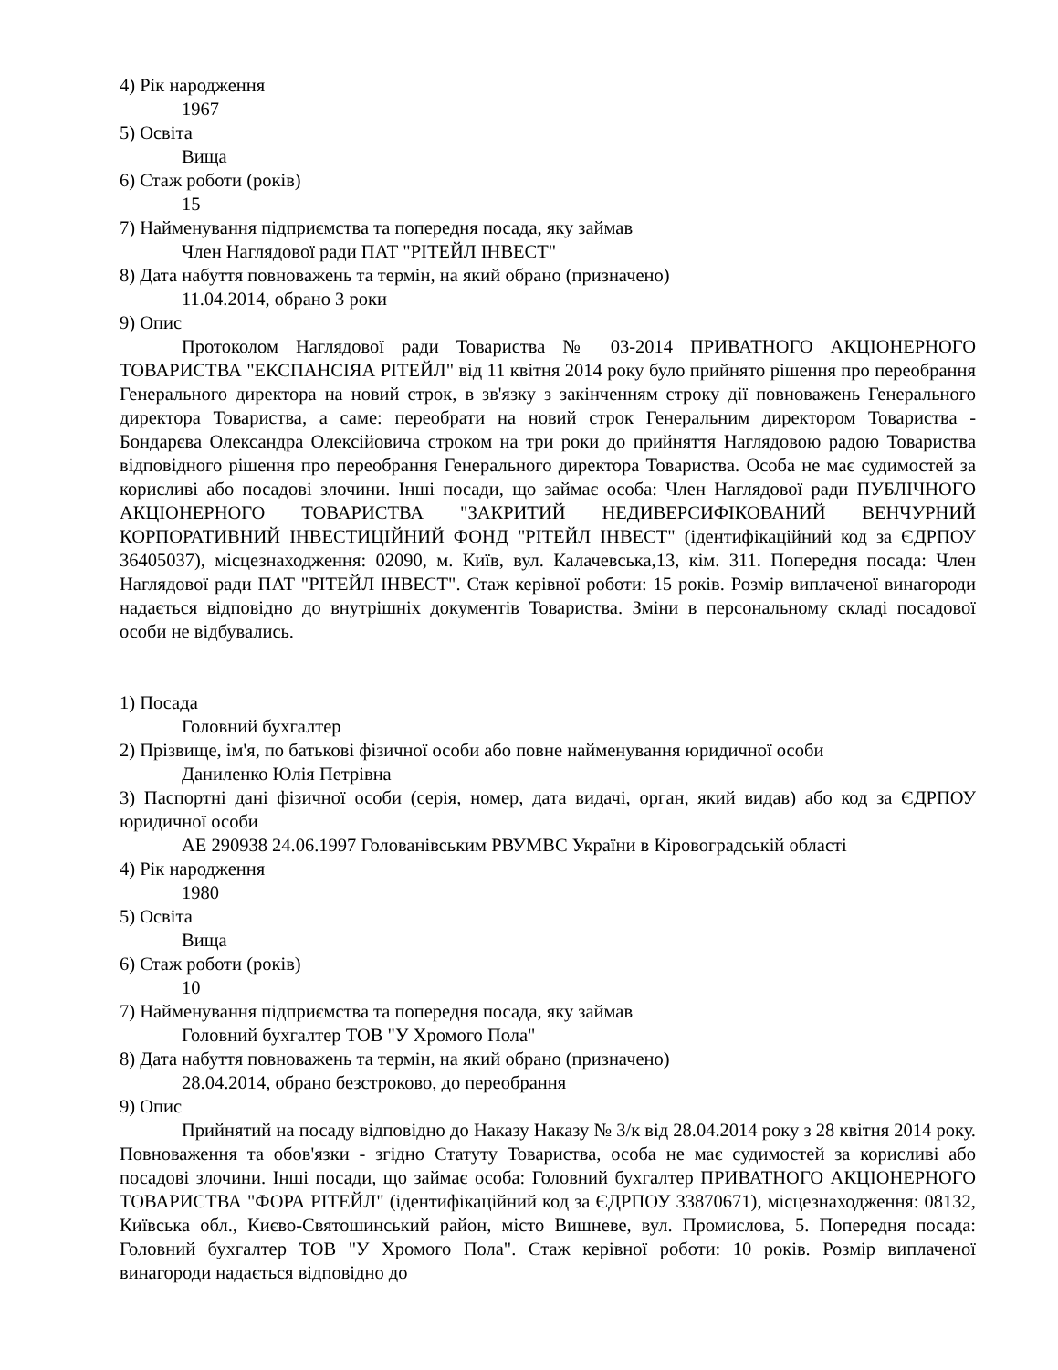4) Рік народження
1967
5) Освіта
Вища
6) Стаж роботи (років)
15
7) Найменування підприємства та попередня посада, яку займав
Член Наглядової ради ПАТ "РІТЕЙЛ ІНВЕСТ"
8) Дата набуття повноважень та термін, на який обрано (призначено)
11.04.2014, обрано 3 роки
9) Опис
Протоколом Наглядової ради Товариства № 03-2014 ПРИВАТНОГО АКЦІОНЕРНОГО ТОВАРИСТВА "ЕКСПАНСІЯА РІТЕЙЛ" від 11 квітня 2014 року було прийнято рішення про переобрання Генерального директора на новий строк, в зв'язку з закінченням строку дії повноважень Генерального директора Товариства, а саме: переобрати на новий строк Генеральним директором Товариства - Бондарєва Олександра Олексійовича строком на три роки до прийняття Наглядовою радою Товариства відповідного рішення про переобрання Генерального директора Товариства. Особа не має судимостей за корисливі або посадові злочини. Інші посади, що займає особа: Член Наглядової ради ПУБЛІЧНОГО АКЦІОНЕРНОГО ТОВАРИСТВА "ЗАКРИТИЙ НЕДИВЕРСИФІКОВАНИЙ ВЕНЧУРНИЙ КОРПОРАТИВНИЙ ІНВЕСТИЦІЙНИЙ ФОНД "РІТЕЙЛ ІНВЕСТ" (ідентифікаційний код за ЄДРПОУ 36405037), місцезнаходження: 02090, м. Київ, вул. Калачевська,13, кім. 311. Попередня посада: Член Наглядової ради ПАТ "РІТЕЙЛ ІНВЕСТ". Стаж керівної роботи: 15 років. Розмір виплаченої винагороди надається відповідно до внутрішніх документів Товариства. Зміни в персональному складі посадової особи не відбувались.
1) Посада
Головний бухгалтер
2) Прізвище, ім'я, по батькові фізичної особи або повне найменування юридичної особи
Даниленко Юлія Петрівна
3) Паспортні дані фізичної особи (серія, номер, дата видачі, орган, який видав) або код за ЄДРПОУ юридичної особи
АЕ 290938 24.06.1997 Голованівським РВУМВС України в Кіровоградській області
4) Рік народження
1980
5) Освіта
Вища
6) Стаж роботи (років)
10
7) Найменування підприємства та попередня посада, яку займав
Головний бухгалтер ТОВ "У Хромого Пола"
8) Дата набуття повноважень та термін, на який обрано (призначено)
28.04.2014, обрано безстроково, до переобрання
9) Опис
Прийнятий на посаду відповідно до Наказу Наказу № 3/к від 28.04.2014 року з 28 квітня 2014 року. Повноваження та обов'язки - згідно Статуту Товариства, особа не має судимостей за корисливі або посадові злочини. Інші посади, що займає особа: Головний бухгалтер ПРИВАТНОГО АКЦІОНЕРНОГО ТОВАРИСТВА "ФОРА РІТЕЙЛ" (ідентифікаційний код за ЄДРПОУ 33870671), місцезнаходження: 08132, Київська обл., Києво-Святошинський район, місто Вишневе, вул. Промислова, 5. Попередня посада: Головний бухгалтер ТОВ "У Хромого Пола". Стаж керівної роботи: 10 років. Розмір виплаченої винагороди надається відповідно до